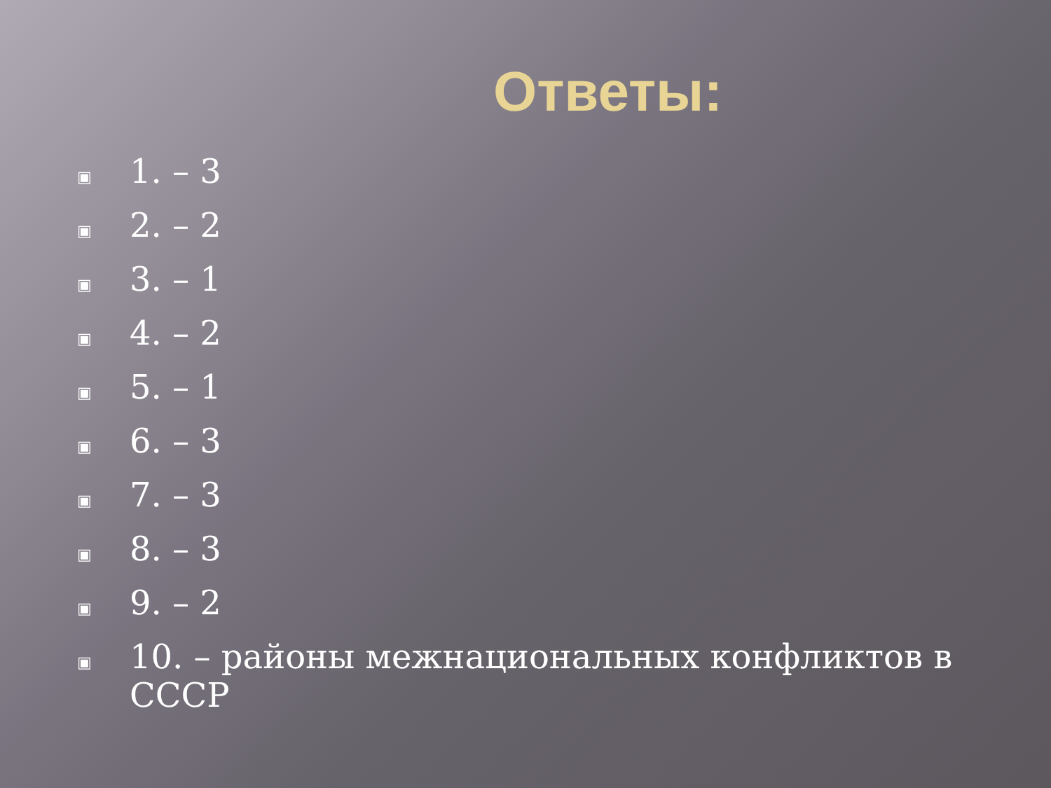Ответы:
▣ 1. – 3
▣ 2. – 2
▣ 3. – 1
▣ 4. – 2
▣ 5. – 1
▣ 6. – 3
▣ 7. – 3
▣ 8. – 3
▣ 9. – 2
▣ 10. – районы межнациональных конфликтов в СССР